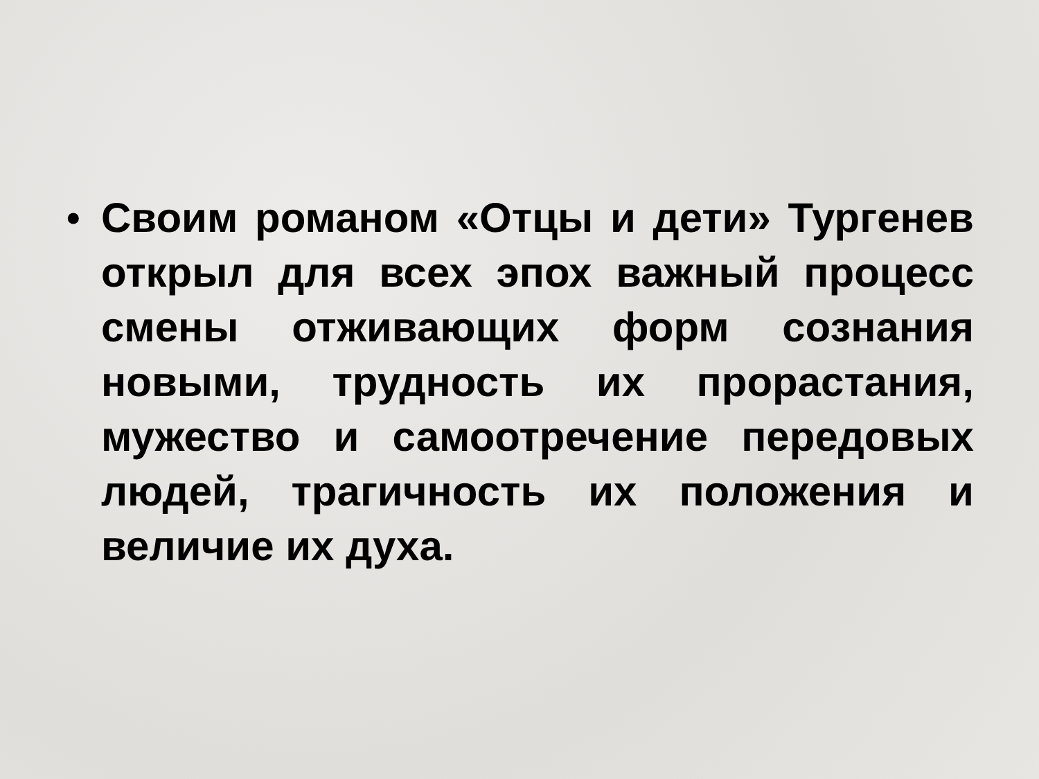•
Своим романом «Отцы и дети» Тургенев открыл для всех эпох важный процесс смены отживающих форм сознания новыми, трудность их прорастания, мужество и самоотречение передовых людей, трагичность их положения и величие их духа.